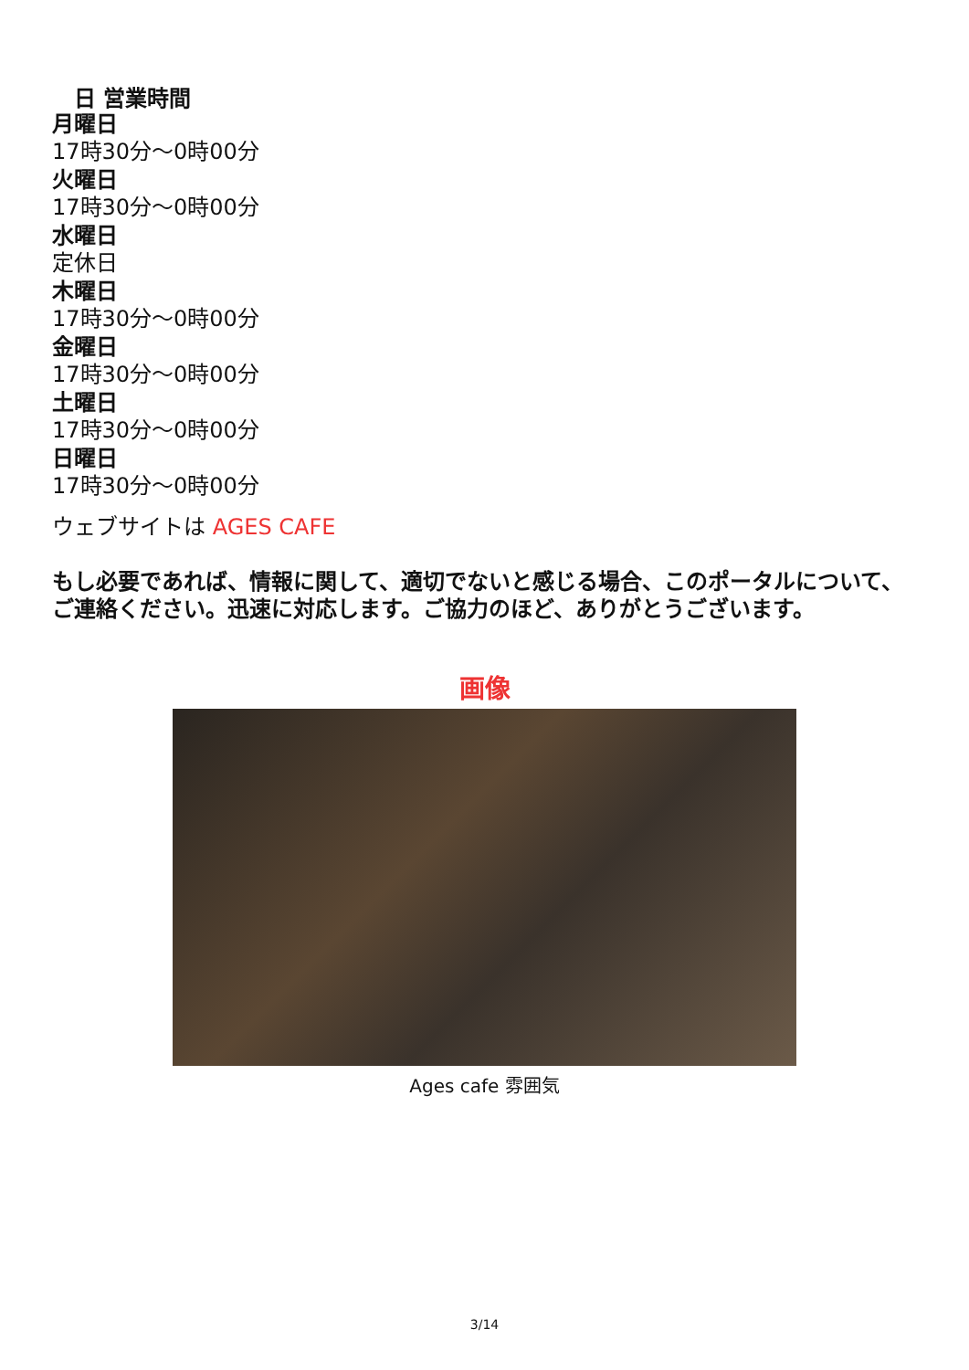日 営業時間
月曜日
17時30分〜0時00分
火曜日
17時30分〜0時00分
水曜日
定休日
木曜日
17時30分〜0時00分
金曜日
17時30分〜0時00分
土曜日
17時30分〜0時00分
日曜日
17時30分〜0時00分
ウェブサイトは AGES CAFE
もし必要であれば、情報に関して、適切でないと感じる場合、このポータルについて、ご連絡ください。迅速に対応します。ご協力のほど、ありがとうございます。
画像
Ages cafe 雰囲気
3/14